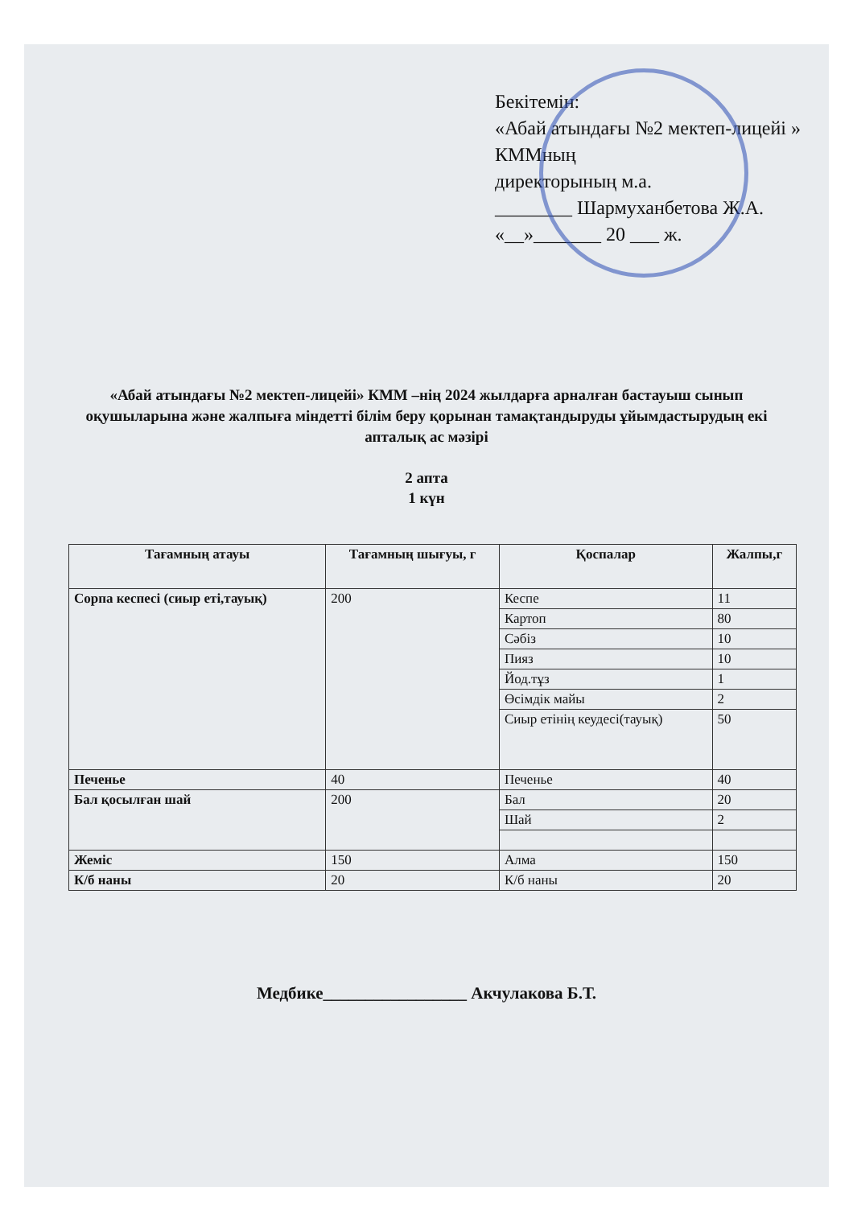Бекітемін:
«Абай атындағы №2 мектеп-лицейі » КММның
директорының м.а.
________ Шармуханбетова Ж.А.
«__»_______ 20 ___ ж.
«Абай атындағы №2 мектеп-лицейі» КММ –нің 2024 жылдарға арналған бастауыш сынып оқушыларына және жалпыға міндетті білім беру қорынан тамақтандыруды ұйымдастырудың екі апталық ас мәзірі
2 апта
1 күн
| Тағамның атауы | Тағамның шығуы, г | Қоспалар | Жалпы,г |
| --- | --- | --- | --- |
| Сорпа кеспесі (сиыр еті,тауық) | 200 | Кеспе | 11 |
| | | Картоп | 80 |
| | | Сәбіз | 10 |
| | | Пияз | 10 |
| | | Йод.тұз | 1 |
| | | Өсімдік майы | 2 |
| | | Сиыр етінің кеудесі(тауық) | 50 |
| Печенье | 40 | Печенье | 40 |
| Бал қосылған шай | 200 | Бал | 20 |
| | | Шай | 2 |
| Жеміс | 150 | Алма | 150 |
| К/б наны | 20 | К/б наны | 20 |
Медбике_________________ Акчулакова Б.Т.